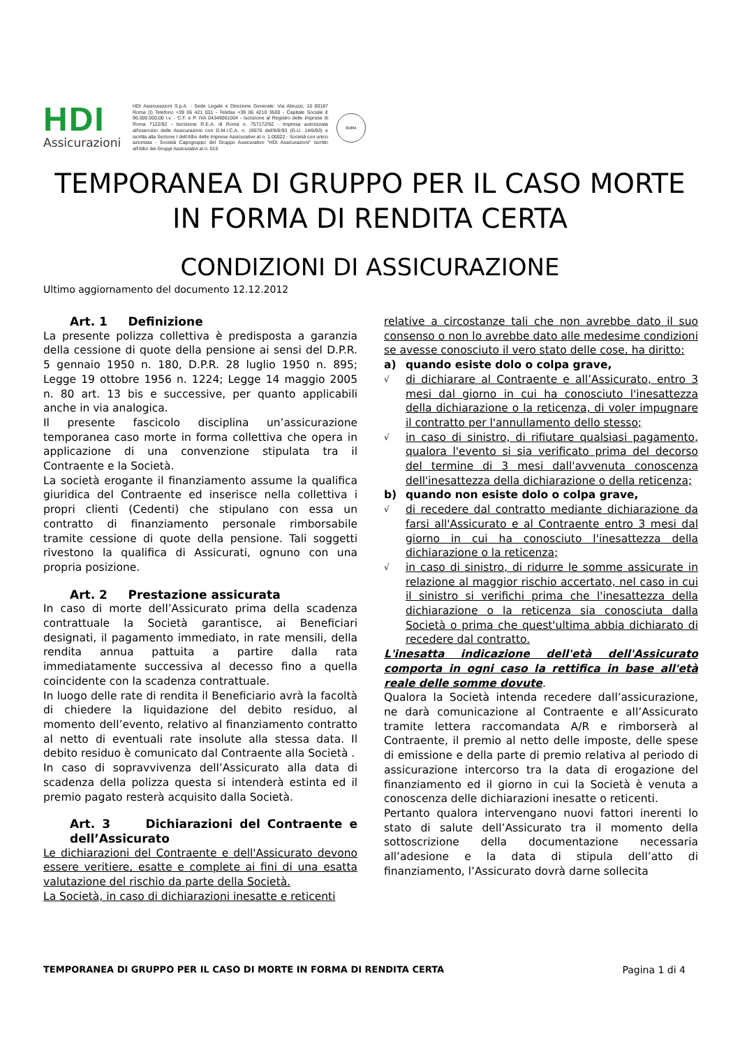HDI
Assicurazioni
HDI Assicurazioni S.p.A. - Sede Legale e Direzione Generale: Via Abruzzi, 10 00187 Roma (I) Telefono +39 06 421 031 - Telefax +39 06 4210 3500 - Capitale Sociale € 96.000.000,00 i.v. - C.F. e P. IVA 04349061004 - Iscrizione al Registro delle Imprese di Roma 7122/92 - Iscrizione R.E.A. di Roma n. 757172/92 - Impresa autorizzata all'esercizio delle Assicurazioni con D.M.I.C.A. n. 19570 dell'8/6/93 (G.U. 14/6/93) e iscritta alla Sezione I dell'Albo delle Imprese Assicurative al n. 1.00022 - Società con unico azionista - Società Capogruppo del Gruppo Assicurativo "HDI Assicurazioni" iscritto all'Albo dei Gruppi Assicurativi al n. 015
ROMA
TEMPORANEA DI GRUPPO PER IL CASO MORTE
IN FORMA DI RENDITA CERTA
CONDIZIONI DI ASSICURAZIONE
Ultimo aggiornamento del documento 12.12.2012
Art. 1 Definizione
La presente polizza collettiva è predisposta a garanzia della cessione di quote della pensione ai sensi del D.P.R. 5 gennaio 1950 n. 180, D.P.R. 28 luglio 1950 n. 895; Legge 19 ottobre 1956 n. 1224; Legge 14 maggio 2005 n. 80 art. 13 bis e successive, per quanto applicabili anche in via analogica.
Il presente fascicolo disciplina un’assicurazione temporanea caso morte in forma collettiva che opera in applicazione di una convenzione stipulata tra il Contraente e la Società.
La società erogante il finanziamento assume la qualifica giuridica del Contraente ed inserisce nella collettiva i propri clienti (Cedenti) che stipulano con essa un contratto di finanziamento personale rimborsabile tramite cessione di quote della pensione. Tali soggetti rivestono la qualifica di Assicurati, ognuno con una propria posizione.
Art. 2 Prestazione assicurata
In caso di morte dell’Assicurato prima della scadenza contrattuale la Società garantisce, ai Beneficiari designati, il pagamento immediato, in rate mensili, della rendita annua pattuita a partire dalla rata immediatamente successiva al decesso fino a quella coincidente con la scadenza contrattuale.
In luogo delle rate di rendita il Beneficiario avrà la facoltà di chiedere la liquidazione del debito residuo, al momento dell’evento, relativo al finanziamento contratto al netto di eventuali rate insolute alla stessa data. Il debito residuo è comunicato dal Contraente alla Società .
In caso di sopravvivenza dell’Assicurato alla data di scadenza della polizza questa si intenderà estinta ed il premio pagato resterà acquisito dalla Società.
Art. 3 Dichiarazioni del Contraente e dell’Assicurato
Le dichiarazioni del Contraente e dell'Assicurato devono essere veritiere, esatte e complete ai fini di una esatta valutazione del rischio da parte della Società.
La Società, in caso di dichiarazioni inesatte e reticenti
relative a circostanze tali che non avrebbe dato il suo consenso o non lo avrebbe dato alle medesime condizioni se avesse conosciuto il vero stato delle cose, ha diritto:
a) quando esiste dolo o colpa grave,
√ di dichiarare al Contraente e all’Assicurato, entro 3 mesi dal giorno in cui ha conosciuto l'inesattezza della dichiarazione o la reticenza, di voler impugnare il contratto per l'annullamento dello stesso;
√ in caso di sinistro, di rifiutare qualsiasi pagamento, qualora l'evento si sia verificato prima del decorso del termine di 3 mesi dall'avvenuta conoscenza dell'inesattezza della dichiarazione o della reticenza;
b) quando non esiste dolo o colpa grave,
√ di recedere dal contratto mediante dichiarazione da farsi all'Assicurato e al Contraente entro 3 mesi dal giorno in cui ha conosciuto l'inesattezza della dichiarazione o la reticenza;
√ in caso di sinistro, di ridurre le somme assicurate in relazione al maggior rischio accertato, nel caso in cui il sinistro si verifichi prima che l'inesattezza della dichiarazione o la reticenza sia conosciuta dalla Società o prima che quest'ultima abbia dichiarato di recedere dal contratto.
L'inesatta indicazione dell'età dell'Assicurato comporta in ogni caso la rettifica in base all'età reale delle somme dovute.
Qualora la Società intenda recedere dall’assicurazione, ne darà comunicazione al Contraente e all’Assicurato tramite lettera raccomandata A/R e rimborserà al Contraente, il premio al netto delle imposte, delle spese di emissione e della parte di premio relativa al periodo di assicurazione intercorso tra la data di erogazione del finanziamento ed il giorno in cui la Società è venuta a conoscenza delle dichiarazioni inesatte o reticenti.
Pertanto qualora intervengano nuovi fattori inerenti lo stato di salute dell’Assicurato tra il momento della sottoscrizione della documentazione necessaria all’adesione e la data di stipula dell’atto di finanziamento, l’Assicurato dovrà darne sollecita
TEMPORANEA DI GRUPPO PER IL CASO DI MORTE IN FORMA DI RENDITA CERTA Pagina 1 di 4